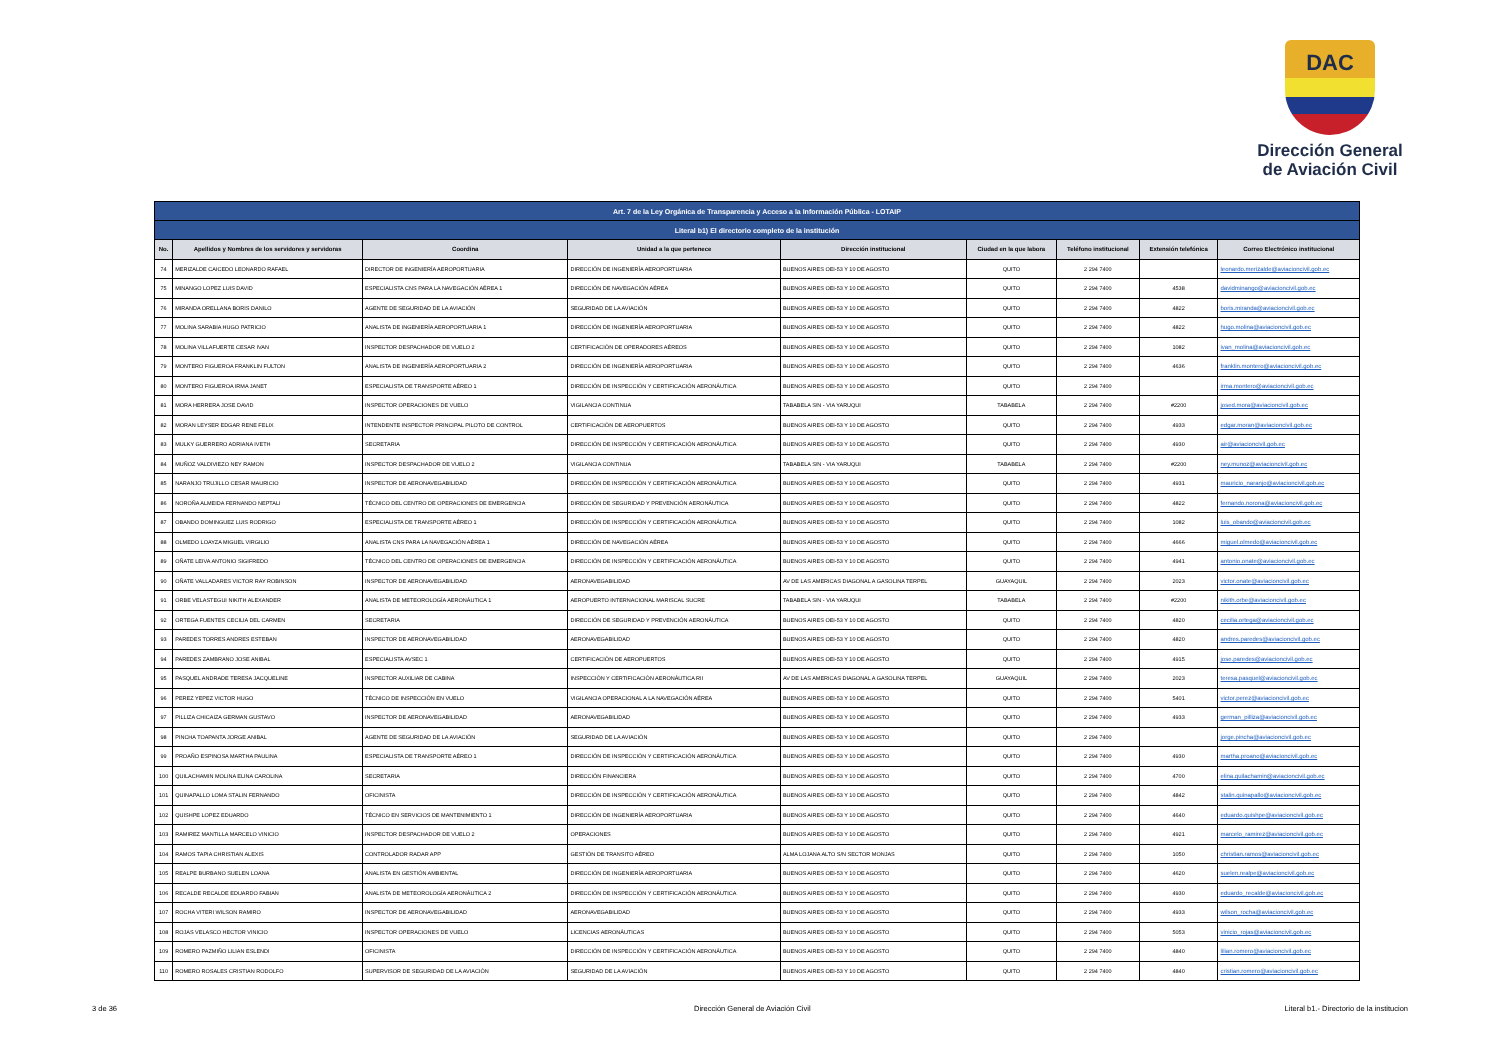DAC
Dirección General
de Aviación Civil
| Art. 7 de la Ley Orgánica de Transparencia y Acceso a la Información Pública - LOTAIP | | | | | | | | |
| --- | --- | --- | --- | --- | --- | --- | --- | --- |
| Literal b1) El directorio completo de la institución | | | | | | | | |
| No. | Apellidos y Nombres de los servidores y servidoras | Coordina | Unidad a la que pertenece | Dirección institucional | Ciudad en la que labora | Teléfono institucional | Extensión telefónica | Correo Electrónico institucional |
| 74 | MERIZALDE CAICEDO LEONARDO RAFAEL | DIRECTOR DE INGENIERÍA AEROPORTUARIA | DIRECCIÓN DE INGENIERÍA AEROPORTUARIA | BUENOS AIRES OEI-53 Y 10 DE AGOSTO | QUITO | 2 294 7400 | | leonardo.merizalde@aviacioncivil.gob.ec |
| 75 | MINANGO LOPEZ LUIS DAVID | ESPECIALISTA CNS PARA LA NAVEGACIÓN AÉREA 1 | DIRECCIÓN DE NAVEGACIÓN AÉREA | BUENOS AIRES OEI-53 Y 10 DE AGOSTO | QUITO | 2 294 7400 | 4538 | davidminango@aviacioncivil.gob.ec |
| 76 | MIRANDA ORELLANA BORIS DANILO | AGENTE DE SEGURIDAD DE LA AVIACIÓN | SEGURIDAD DE LA AVIACIÓN | BUENOS AIRES OEI-53 Y 10 DE AGOSTO | QUITO | 2 294 7400 | 4822 | boris.miranda@aviacioncivil.gob.ec |
| 77 | MOLINA SARABIA HUGO PATRICIO | ANALISTA DE INGENIERÍA AEROPORTUARIA 1 | DIRECCIÓN DE INGENIERÍA AEROPORTUARIA | BUENOS AIRES OEI-53 Y 10 DE AGOSTO | QUITO | 2 294 7400 | 4822 | hugo.molina@aviacioncivil.gob.ec |
| 78 | MOLINA VILLAFUERTE CESAR IVAN | INSPECTOR DESPACHADOR DE VUELO 2 | CERTIFICACIÓN DE OPERADORES AÉREOS | BUENOS AIRES OEI-53 Y 10 DE AGOSTO | QUITO | 2 294 7400 | 1082 | ivan_molina@aviacioncivil.gob.ec |
| 79 | MONTERO FIGUEROA FRANKLIN FULTON | ANALISTA DE INGENIERÍA AEROPORTUARIA 2 | DIRECCIÓN DE INGENIERÍA AEROPORTUARIA | BUENOS AIRES OEI-53 Y 10 DE AGOSTO | QUITO | 2 294 7400 | 4636 | franklin.montero@aviacioncivil.gob.ec |
| 80 | MONTERO FIGUEROA IRMA JANET | ESPECIALISTA DE TRANSPORTE AÉREO 1 | DIRECCIÓN DE INSPECCIÓN Y CERTIFICACIÓN AERONÁUTICA | BUENOS AIRES OEI-53 Y 10 DE AGOSTO | QUITO | 2 294 7400 | | irma.montero@aviacioncivil.gob.ec |
| 81 | MORA HERRERA JOSE DAVID | INSPECTOR OPERACIONES DE VUELO | VIGILANCIA CONTINUA | TABABELA S/N - VIA YARUQUI | TABABELA | 2 294 7400 | #2200 | josed.mora@aviacioncivil.gob.ec |
| 82 | MORAN LEYSER EDGAR RENE FELIX | INTENDENTE INSPECTOR PRINCIPAL PILOTO DE CONTROL | CERTIFICACIÓN DE AEROPUERTOS | BUENOS AIRES OEI-53 Y 10 DE AGOSTO | QUITO | 2 294 7400 | 4933 | edgar.moran@aviacioncivil.gob.ec |
| 83 | MULKY GUERRERO ADRIANA IVETH | SECRETARIA | DIRECCIÓN DE INSPECCIÓN Y CERTIFICACIÓN AERONÁUTICA | BUENOS AIRES OEI-53 Y 10 DE AGOSTO | QUITO | 2 294 7400 | 4930 | air@aviacioncivil.gob.ec |
| 84 | MUÑOZ VALDIVIEZO NEY RAMON | INSPECTOR DESPACHADOR DE VUELO 2 | VIGILANCIA CONTINUA | TABABELA S/N - VIA YARUQUI | TABABELA | 2 294 7400 | #2200 | ney.munoz@aviacioncivil.gob.ec |
| 85 | NARANJO TRUJILLO CESAR MAURICIO | INSPECTOR DE AERONAVEGABILIDAD | DIRECCIÓN DE INSPECCIÓN Y CERTIFICACIÓN AERONÁUTICA | BUENOS AIRES OEI-53 Y 10 DE AGOSTO | QUITO | 2 294 7400 | 4931 | mauricio_naranjo@aviacioncivil.gob.ec |
| 86 | NOROÑA ALMEIDA FERNANDO NEPTALI | TÉCNICO DEL CENTRO DE OPERACIONES DE EMERGENCIA | DIRECCIÓN DE SEGURIDAD Y PREVENCIÓN AERONÁUTICA | BUENOS AIRES OEI-53 Y 10 DE AGOSTO | QUITO | 2 294 7400 | 4822 | fernando.norona@aviacioncivil.gob.ec |
| 87 | OBANDO DOMINGUEZ LUIS RODRIGO | ESPECIALISTA DE TRANSPORTE AÉREO 1 | DIRECCIÓN DE INSPECCIÓN Y CERTIFICACIÓN AERONÁUTICA | BUENOS AIRES OEI-53 Y 10 DE AGOSTO | QUITO | 2 294 7400 | 1082 | luis_obando@aviacioncivil.gob.ec |
| 88 | OLMEDO LOAYZA MIGUEL VIRGILIO | ANALISTA CNS PARA LA NAVEGACIÓN AÉREA 1 | DIRECCIÓN DE NAVEGACIÓN AÉREA | BUENOS AIRES OEI-53 Y 10 DE AGOSTO | QUITO | 2 294 7400 | 4666 | miguel.olmedo@aviacioncivil.gob.ec |
| 89 | OÑATE LEIVA ANTONIO SIGIFREDO | TÉCNICO DEL CENTRO DE OPERACIONES DE EMERGENCIA | DIRECCIÓN DE INSPECCIÓN Y CERTIFICACIÓN AERONÁUTICA | BUENOS AIRES OEI-53 Y 10 DE AGOSTO | QUITO | 2 294 7400 | 4941 | antonio.onate@aviacioncivil.gob.ec |
| 90 | OÑATE VALLADARES VICTOR RAY ROBINSON | INSPECTOR DE AERONAVEGABILIDAD | AERONAVEGABILIDAD | AV DE LAS AMERICAS DIAGONAL A GASOLINA TERPEL | GUAYAQUIL | 2 294 7400 | 2023 | victor.onate@aviacioncivil.gob.ec |
| 91 | ORBE VELASTEGUI NIKITH ALEXANDER | ANALISTA DE METEOROLOGÍA AERONÁUTICA 1 | AEROPUERTO INTERNACIONAL MARISCAL SUCRE | TABABELA S/N - VIA YARUQUI | TABABELA | 2 294 7400 | #2200 | nikith.orbe@aviacioncivil.gob.ec |
| 92 | ORTEGA FUENTES CECILIA DEL CARMEN | SECRETARIA | DIRECCIÓN DE SEGURIDAD Y PREVENCIÓN AERONÁUTICA | BUENOS AIRES OEI-53 Y 10 DE AGOSTO | QUITO | 2 294 7400 | 4820 | cecilia.ortega@aviacioncivil.gob.ec |
| 93 | PAREDES TORRES ANDRES ESTEBAN | INSPECTOR DE AERONAVEGABILIDAD | AERONAVEGABILIDAD | BUENOS AIRES OEI-53 Y 10 DE AGOSTO | QUITO | 2 294 7400 | 4820 | andres.paredes@aviacioncivil.gob.ec |
| 94 | PAREDES ZAMBRANO JOSE ANIBAL | ESPECIALISTA AVSEC 1 | CERTIFICACIÓN DE AEROPUERTOS | BUENOS AIRES OEI-53 Y 10 DE AGOSTO | QUITO | 2 294 7400 | 4915 | jose.paredes@aviacioncivil.gob.ec |
| 95 | PASQUEL ANDRADE TERESA JACQUELINE | INSPECTOR AUXILIAR DE CABINA | INSPECCIÓN Y CERTIFICACIÓN AERONÁUTICA RII | AV DE LAS AMERICAS DIAGONAL A GASOLINA TERPEL | GUAYAQUIL | 2 294 7400 | 2023 | teresa.pasquel@aviacioncivil.gob.ec |
| 96 | PEREZ YEPEZ VICTOR HUGO | TÉCNICO DE INSPECCIÓN EN VUELO | VIGILANCIA OPERACIONAL A LA NAVEGACIÓN AÉREA | BUENOS AIRES OEI-53 Y 10 DE AGOSTO | QUITO | 2 294 7400 | 5401 | victor.perez@aviacioncivil.gob.ec |
| 97 | PILLIZA CHICAIZA GERMAN GUSTAVO | INSPECTOR DE AERONAVEGABILIDAD | AERONAVEGABILIDAD | BUENOS AIRES OEI-53 Y 10 DE AGOSTO | QUITO | 2 294 7400 | 4933 | german_pilliza@aviacioncivil.gob.ec |
| 98 | PINCHA TOAPANTA JORGE ANIBAL | AGENTE DE SEGURIDAD DE LA AVIACIÓN | SEGURIDAD DE LA AVIACIÓN | BUENOS AIRES OEI-53 Y 10 DE AGOSTO | QUITO | 2 294 7400 | | jorge.pincha@aviacioncivil.gob.ec |
| 99 | PROAÑO ESPINOSA MARTHA PAULINA | ESPECIALISTA DE TRANSPORTE AÉREO 1 | DIRECCIÓN DE INSPECCIÓN Y CERTIFICACIÓN AERONÁUTICA | BUENOS AIRES OEI-53 Y 10 DE AGOSTO | QUITO | 2 294 7400 | 4930 | martha.proano@aviacioncivil.gob.ec |
| 100 | QUILACHAMIN MOLINA ELINA CAROLINA | SECRETARIA | DIRECCIÓN FINANCIERA | BUENOS AIRES OEI-53 Y 10 DE AGOSTO | QUITO | 2 294 7400 | 4700 | elina.quilachamin@aviacioncivil.gob.ec |
| 101 | QUINAPALLO LOMA STALIN FERNANDO | OFICINISTA | DIRECCIÓN DE INSPECCIÓN Y CERTIFICACIÓN AERONÁUTICA | BUENOS AIRES OEI-53 Y 10 DE AGOSTO | QUITO | 2 294 7400 | 4842 | stalin.quinapallo@aviacioncivil.gob.ec |
| 102 | QUISHPE LOPEZ EDUARDO | TÉCNICO EN SERVICIOS DE MANTENIMIENTO 1 | DIRECCIÓN DE INGENIERÍA AEROPORTUARIA | BUENOS AIRES OEI-53 Y 10 DE AGOSTO | QUITO | 2 294 7400 | 4640 | eduardo.quishpe@aviacioncivil.gob.ec |
| 103 | RAMIREZ MANTILLA MARCELO VINICIO | INSPECTOR DESPACHADOR DE VUELO 2 | OPERACIONES | BUENOS AIRES OEI-53 Y 10 DE AGOSTO | QUITO | 2 294 7400 | 4921 | marcelo_ramirez@aviacioncivil.gob.ec |
| 104 | RAMOS TAPIA CHRISTIAN ALEXIS | CONTROLADOR RADAR APP | GESTIÓN DE TRANSITO AÉREO | ALMA LOJANA ALTO S/N SECTOR MONJAS | QUITO | 2 294 7400 | 1050 | christian.ramos@aviacioncivil.gob.ec |
| 105 | REALPE BURBANO SUELEN LOANA | ANALISTA EN GESTIÓN AMBIENTAL | DIRECCIÓN DE INGENIERÍA AEROPORTUARIA | BUENOS AIRES OEI-53 Y 10 DE AGOSTO | QUITO | 2 294 7400 | 4620 | suelen.realpe@aviacioncivil.gob.ec |
| 106 | RECALDE RECALDE EDUARDO FABIAN | ANALISTA DE METEOROLOGÍA AERONÁUTICA 2 | DIRECCIÓN DE INSPECCIÓN Y CERTIFICACIÓN AERONÁUTICA | BUENOS AIRES OEI-53 Y 10 DE AGOSTO | QUITO | 2 294 7400 | 4930 | eduardo_recalde@aviacioncivil.gob.ec |
| 107 | ROCHA VITERI WILSON RAMIRO | INSPECTOR DE AERONAVEGABILIDAD | AERONAVEGABILIDAD | BUENOS AIRES OEI-53 Y 10 DE AGOSTO | QUITO | 2 294 7400 | 4933 | wilson_rocha@aviacioncivil.gob.ec |
| 108 | ROJAS VELASCO HECTOR VINICIO | INSPECTOR OPERACIONES DE VUELO | LICENCIAS AERONÁUTICAS | BUENOS AIRES OEI-53 Y 10 DE AGOSTO | QUITO | 2 294 7400 | 5053 | vinicio_rojas@aviacioncivil.gob.ec |
| 109 | ROMERO PAZMIÑO LILIAN ESLENDI | OFICINISTA | DIRECCIÓN DE INSPECCIÓN Y CERTIFICACIÓN AERONÁUTICA | BUENOS AIRES OEI-53 Y 10 DE AGOSTO | QUITO | 2 294 7400 | 4840 | lilian.romero@aviacioncivil.gob.ec |
| 110 | ROMERO ROSALES CRISTIAN RODOLFO | SUPERVISOR DE SEGURIDAD DE LA AVIACIÓN | SEGURIDAD DE LA AVIACIÓN | BUENOS AIRES OEI-53 Y 10 DE AGOSTO | QUITO | 2 294 7400 | 4840 | cristian.romero@aviacioncivil.gob.ec |
3 de 36
Dirección General de Aviación Civil
Literal b1.- Directorio de la institucion